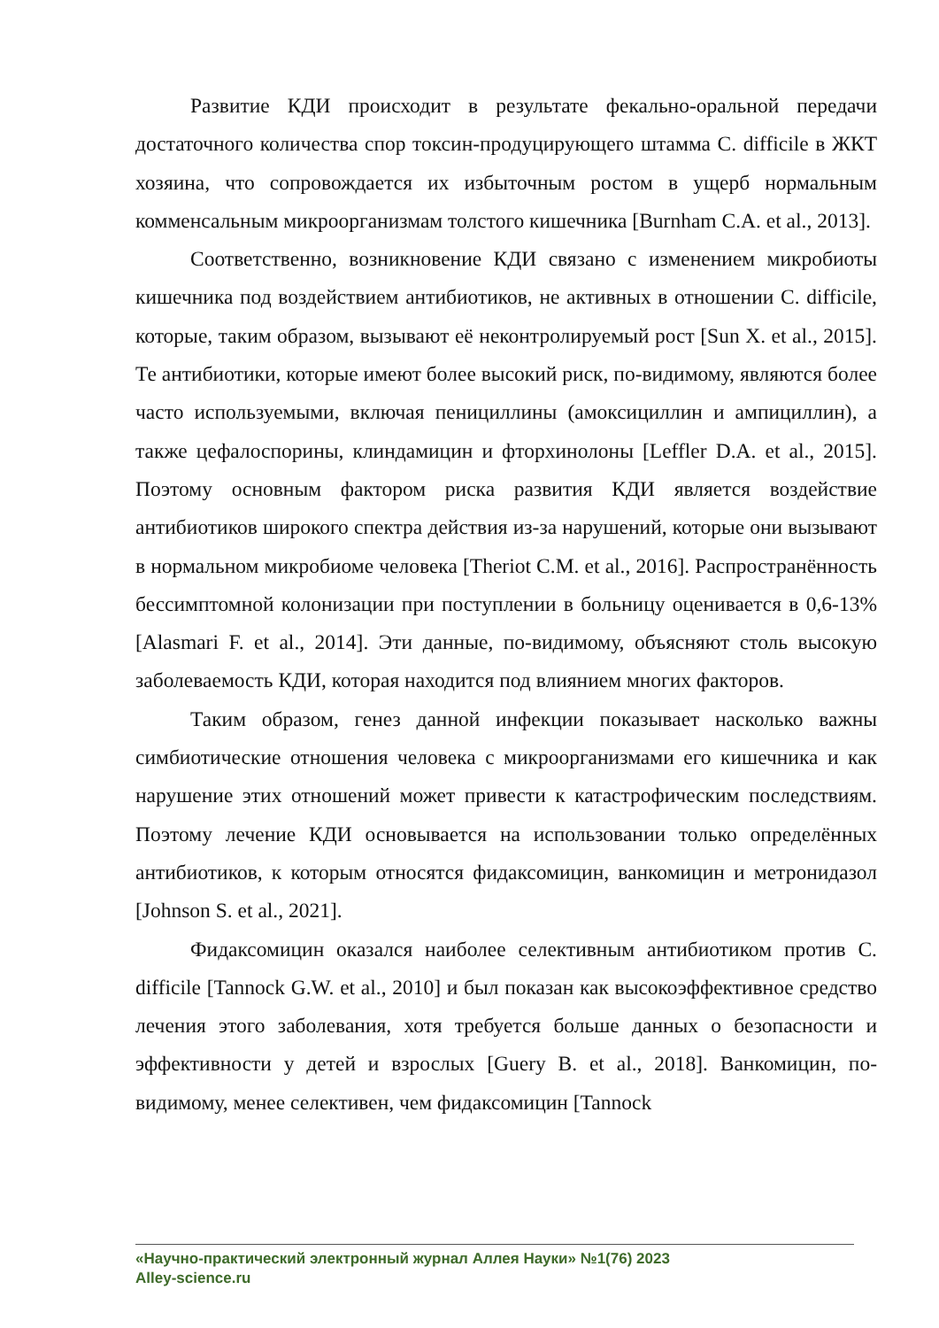Развитие КДИ происходит в результате фекально-оральной передачи достаточного количества спор токсин-продуцирующего штамма C. difficile в ЖКТ хозяина, что сопровождается их избыточным ростом в ущерб нормальным комменсальным микроорганизмам толстого кишечника [Burnham C.A. et al., 2013].
Соответственно, возникновение КДИ связано с изменением микробиоты кишечника под воздействием антибиотиков, не активных в отношении C. difficile, которые, таким образом, вызывают её неконтролируемый рост [Sun X. et al., 2015]. Те антибиотики, которые имеют более высокий риск, по-видимому, являются более часто используемыми, включая пенициллины (амоксициллин и ампициллин), а также цефалоспорины, клиндамицин и фторхинолоны [Leffler D.A. et al., 2015]. Поэтому основным фактором риска развития КДИ является воздействие антибиотиков широкого спектра действия из-за нарушений, которые они вызывают в нормальном микробиоме человека [Theriot C.M. et al., 2016]. Распространённость бессимптомной колонизации при поступлении в больницу оценивается в 0,6-13% [Alasmari F. et al., 2014]. Эти данные, по-видимому, объясняют столь высокую заболеваемость КДИ, которая находится под влиянием многих факторов.
Таким образом, генез данной инфекции показывает насколько важны симбиотические отношения человека с микроорганизмами его кишечника и как нарушение этих отношений может привести к катастрофическим последствиям. Поэтому лечение КДИ основывается на использовании только определённых антибиотиков, к которым относятся фидаксомицин, ванкомицин и метронидазол [Johnson S. et al., 2021].
Фидаксомицин оказался наиболее селективным антибиотиком против C. difficile [Tannock G.W. et al., 2010] и был показан как высокоэффективное средство лечения этого заболевания, хотя требуется больше данных о безопасности и эффективности у детей и взрослых [Guery B. et al., 2018]. Ванкомицин, по-видимому, менее селективен, чем фидаксомицин [Tannock
«Научно-практический электронный журнал Аллея Науки» №1(76) 2023
Alley-science.ru